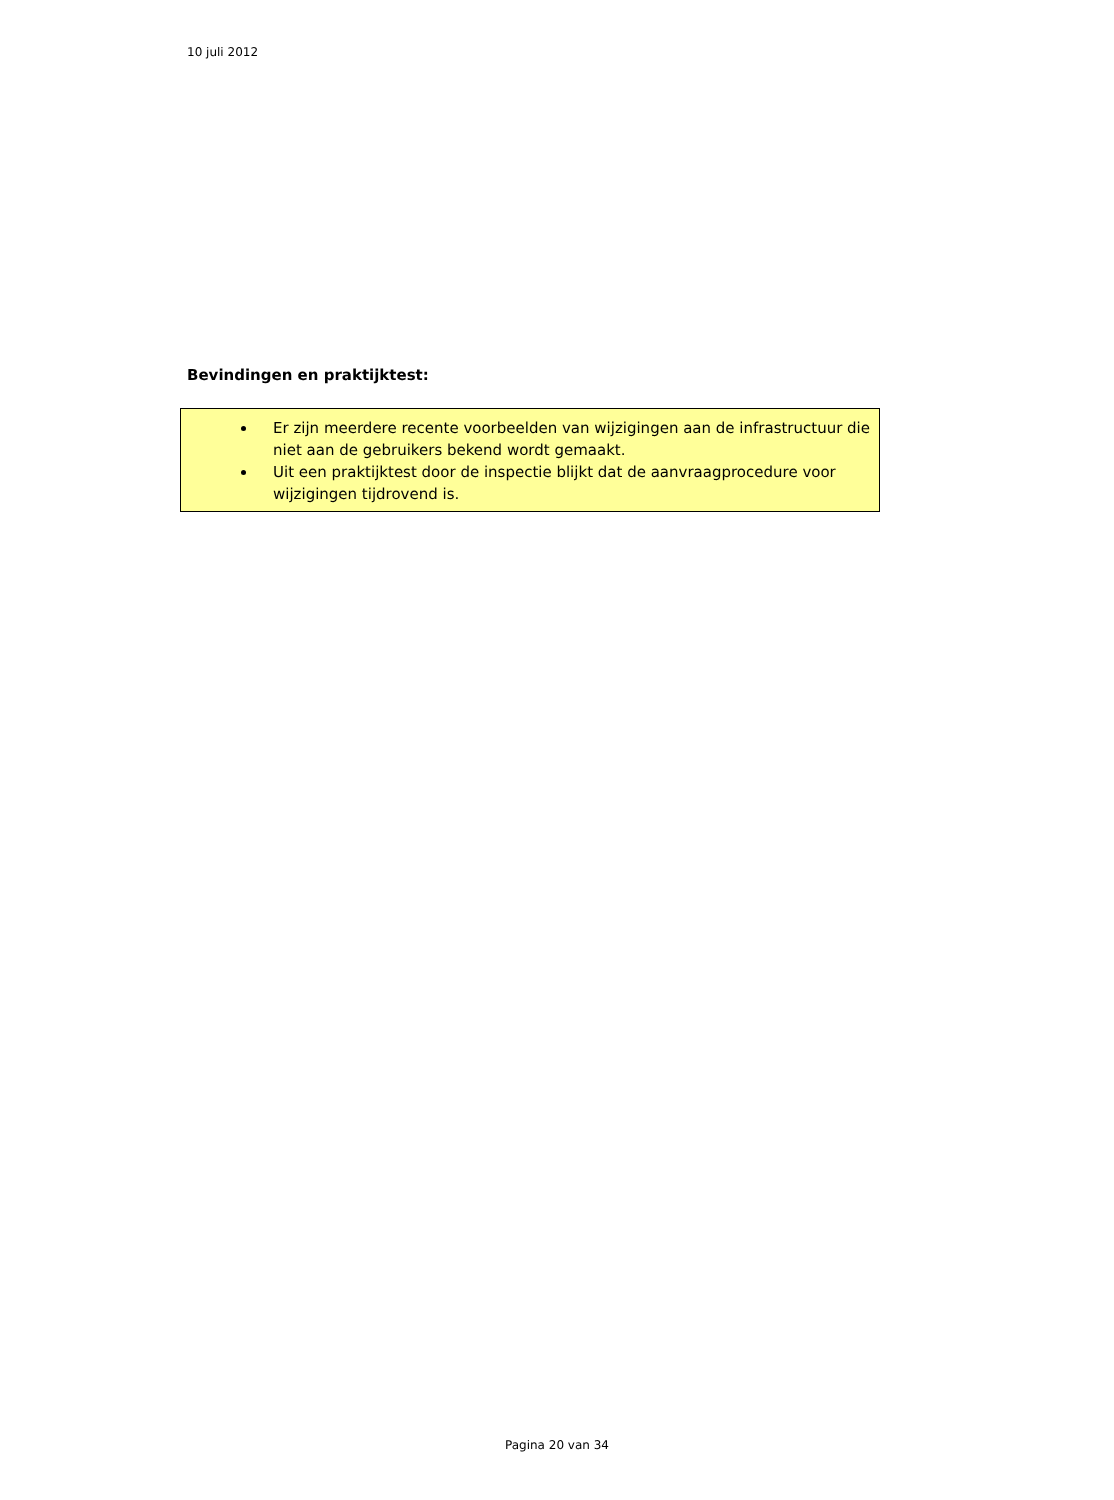10 juli 2012
Bevindingen en praktijktest:
Er zijn meerdere recente voorbeelden van wijzigingen aan de infrastructuur die niet aan de gebruikers bekend wordt gemaakt.
Uit een praktijktest door de inspectie blijkt dat de aanvraagprocedure voor wijzigingen tijdrovend is.
Pagina 20 van 34